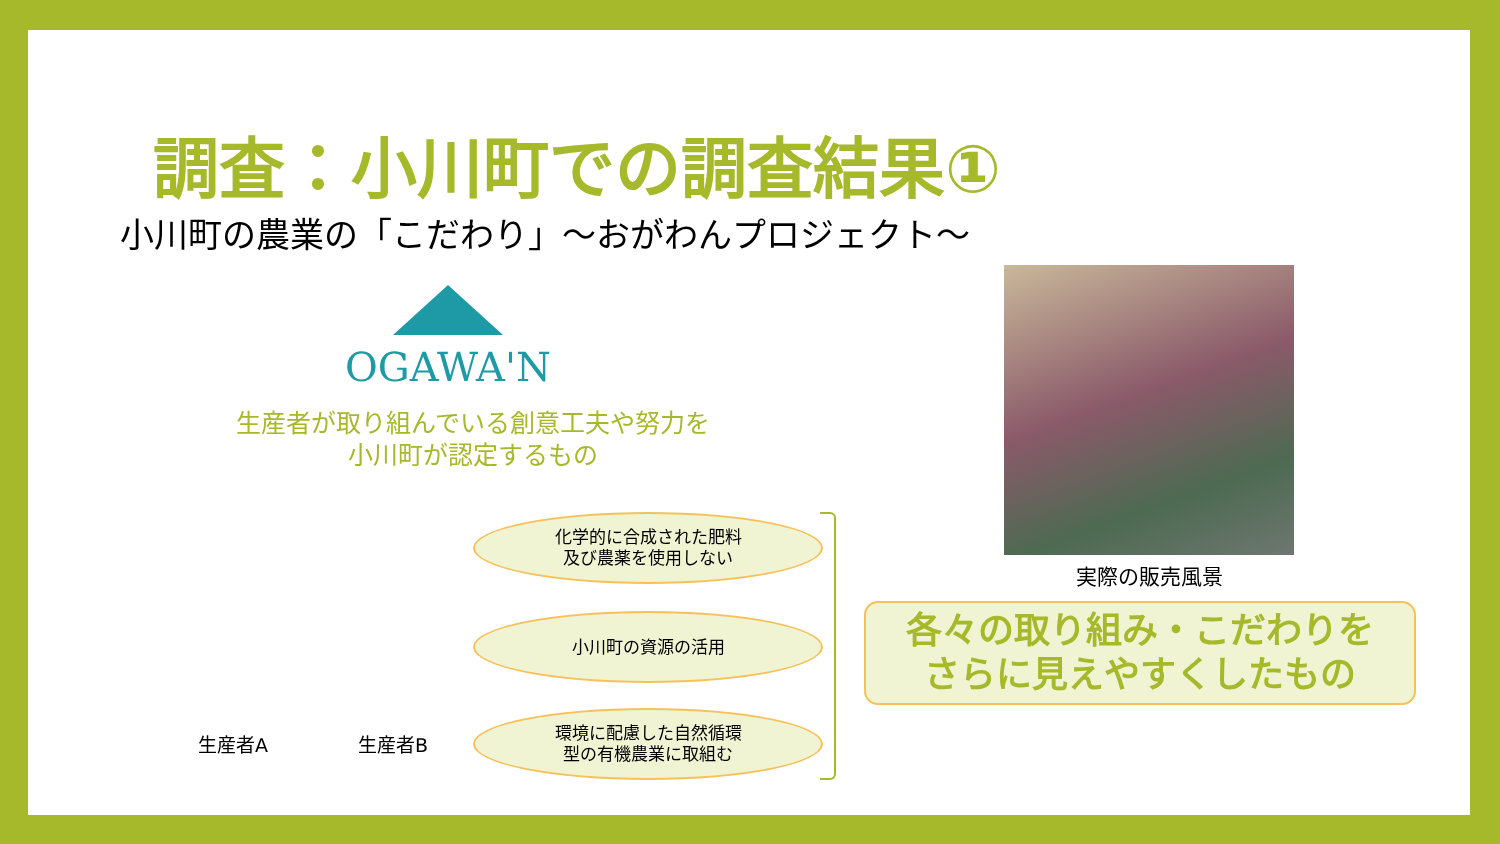調査：小川町での調査結果①
小川町の農業の「こだわり」～おがわんプロジェクト～
OGAWA'N
生産者が取り組んでいる創意工夫や努力を
小川町が認定するもの
化学的に合成された肥料
及び農薬を使用しない
小川町の資源の活用
環境に配慮した自然循環
型の有機農業に取組む
生産者A 生産者B
実際の販売風景
各々の取り組み・こだわりを
さらに見えやすくしたもの